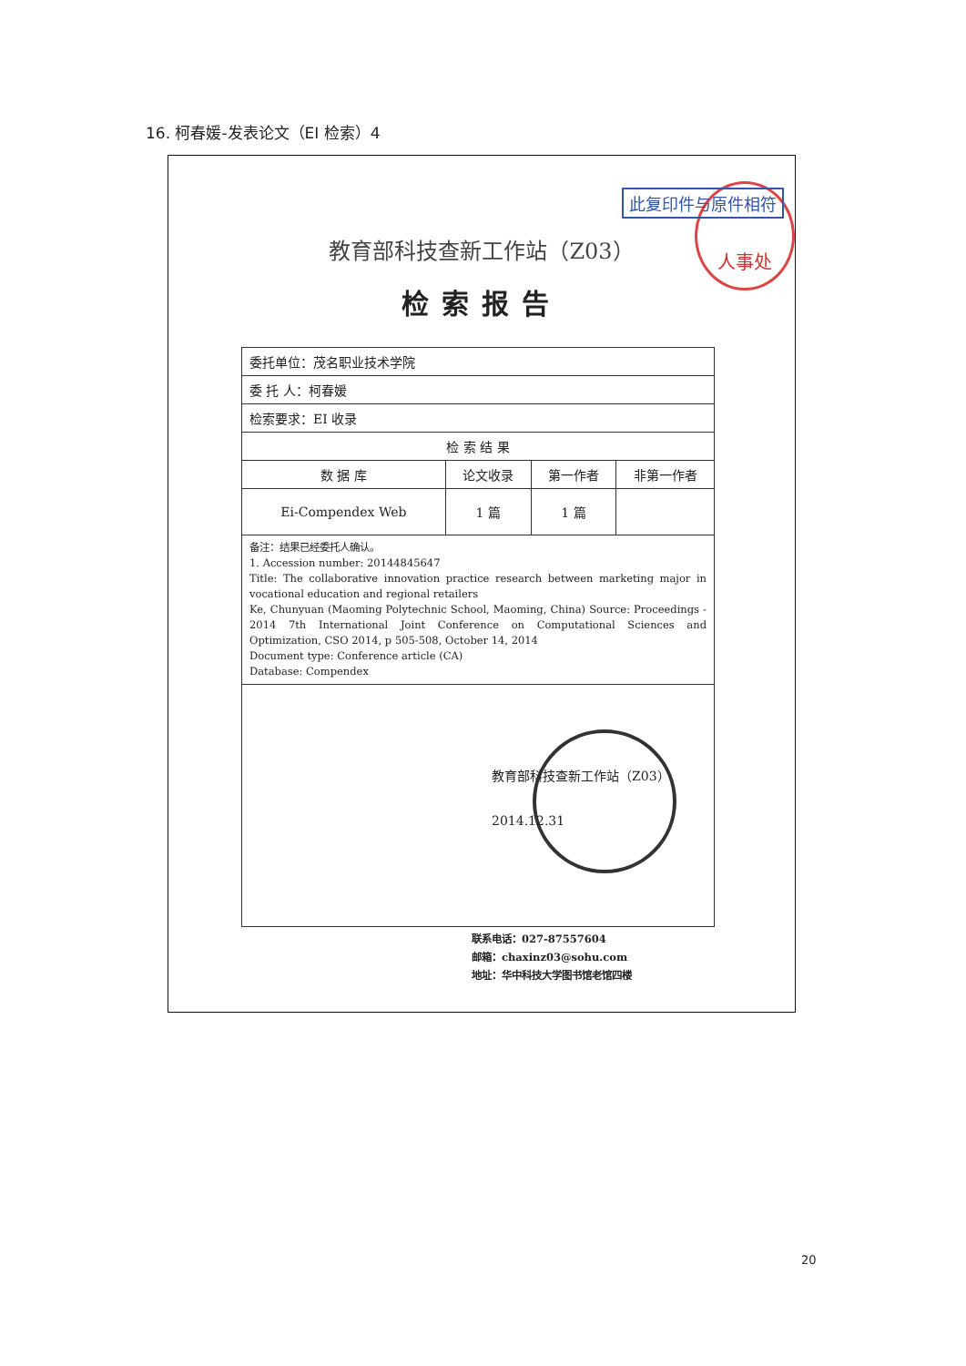16. 柯春媛-发表论文（EI 检索）4
人事处 此复印件与原件相符
教育部科技查新工作站（Z03）
检索报告
| 委托单位：茂名职业技术学院 | | | |
| 委 托 人：柯春媛 | | | |
| 检索要求：EI 收录 | | | |
| 检 索 结 果 | | | |
| 数 据 库 | 论文收录 | 第一作者 | 非第一作者 |
| Ei-Compendex Web | 1 篇 | 1 篇 | |
| 备注：结果已经委托人确认。 1. Accession number: 20144845647 Title: The collaborative innovation practice research between marketing major in vocational education and regional retailers Ke, Chunyuan (Maoming Polytechnic School, Maoming, China) Source: Proceedings - 2014 7th International Joint Conference on Computational Sciences and Optimization, CSO 2014, p 505-508, October 14, 2014 Document type: Conference article (CA) Database: Compendex | | | |
教育部科技查新工作站（Z03）
2014.12.31
联系电话：027-87557604
邮箱：chaxinz03@sohu.com
地址：华中科技大学图书馆老馆四楼
20